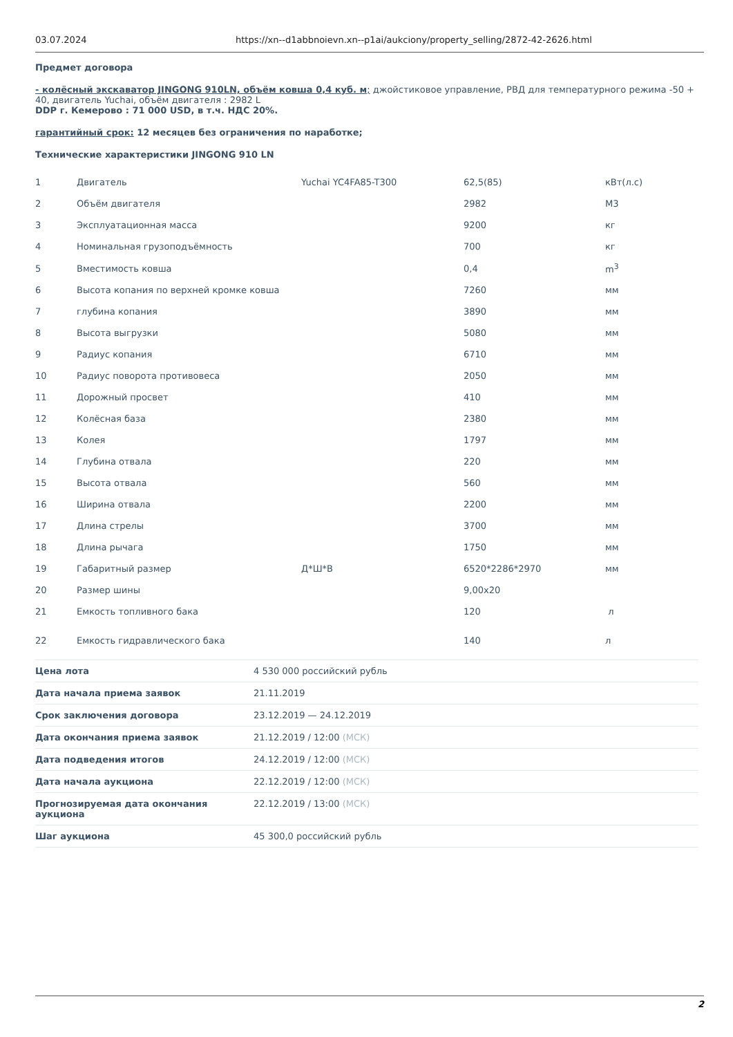03.07.2024 https://xn--d1abbnoievn.xn--p1ai/aukciony/property_selling/2872-42-2626.html
Предмет договора
- колёсный экскаватор JINGONG 910LN, объём ковша 0,4 куб. м; джойстиковое управление, РВД для температурного режима -50 + 40, двигатель Yuchai, объём двигателя : 2982 L
DDP г. Кемерово : 71 000 USD, в т.ч. НДС 20%.
гарантийный срок: 12 месяцев без ограничения по наработке;
Технические характеристики JINGONG 910 LN
| 1 | Двигатель | Yuchai YC4FA85-T300 | 62,5(85) | кВт(л.с) |
| 2 | Объём двигателя | | 2982 | М3 |
| 3 | Эксплуатационная масса | | 9200 | кг |
| 4 | Номинальная грузоподъёмность | | 700 | кг |
| 5 | Вместимость ковша | | 0,4 | m<sup>3</sup> |
| 6 | Высота копания по верхней кромке ковша | | 7260 | мм |
| 7 | глубина копания | | 3890 | мм |
| 8 | Высота выгрузки | | 5080 | мм |
| 9 | Радиус копания | | 6710 | мм |
| 10 | Радиус поворота противовеса | | 2050 | мм |
| 11 | Дорожный просвет | | 410 | мм |
| 12 | Колёсная база | | 2380 | мм |
| 13 | Колея | | 1797 | мм |
| 14 | Глубина отвала | | 220 | мм |
| 15 | Высота отвала | | 560 | мм |
| 16 | Ширина отвала | | 2200 | мм |
| 17 | Длина стрелы | | 3700 | мм |
| 18 | Длина рычага | | 1750 | мм |
| 19 | Габаритный размер | Д*Ш*В | 6520*2286*2970 | мм |
| 20 | Размер шины | | 9,00x20 | |
| 21 | Емкость топливного бака | | 120 | л |
| 22 | Емкость гидравлического бака | | 140 | л |
| Цена лота | 4 530 000 российский рубль |
| Дата начала приема заявок | 21.11.2019 |
| Срок заключения договора | 23.12.2019 — 24.12.2019 |
| Дата окончания приема заявок | 21.12.2019 / 12:00 (МСК) |
| Дата подведения итогов | 24.12.2019 / 12:00 (МСК) |
| Дата начала аукциона | 22.12.2019 / 12:00 (МСК) |
| Прогнозируемая дата окончания аукциона | 22.12.2019 / 13:00 (МСК) |
| Шаг аукциона | 45 300,0 российский рубль |
2